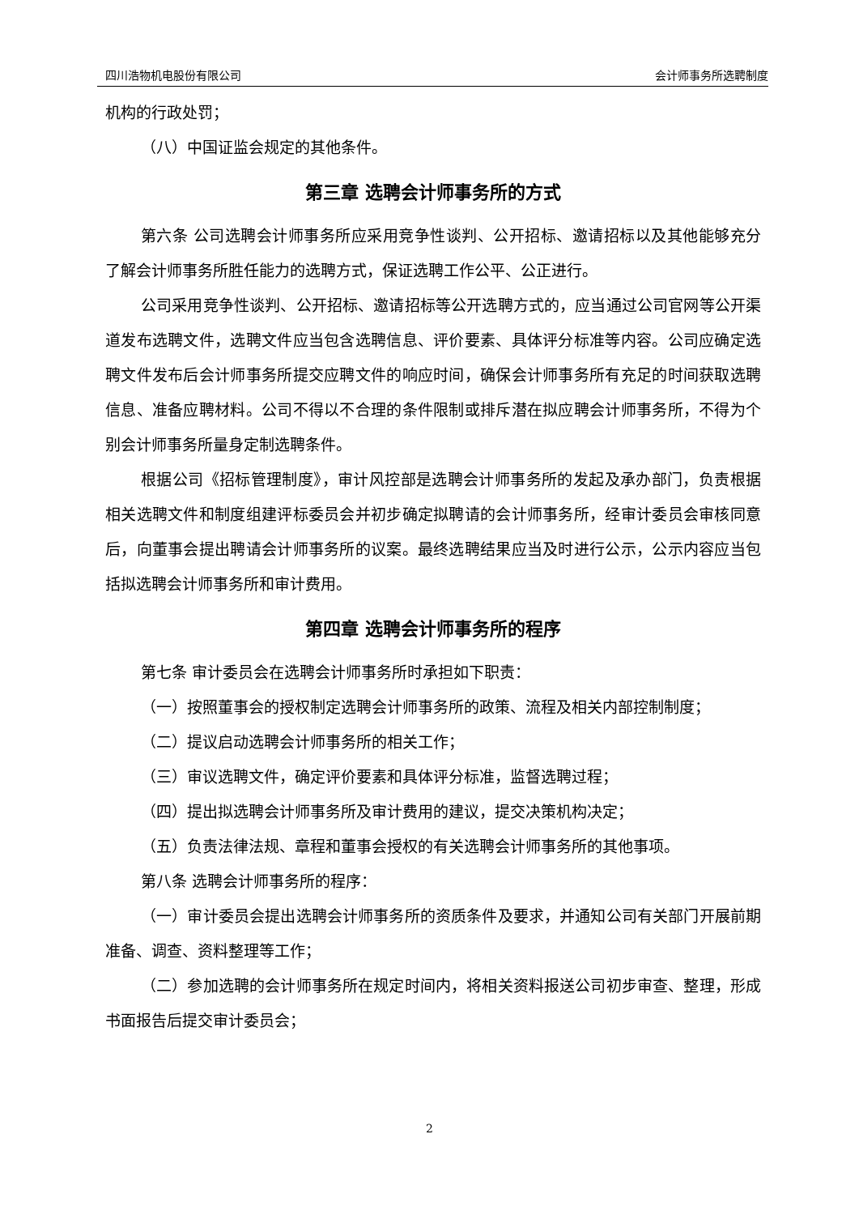四川浩物机电股份有限公司 会计师事务所选聘制度
机构的行政处罚；
（八）中国证监会规定的其他条件。
第三章 选聘会计师事务所的方式
第六条 公司选聘会计师事务所应采用竞争性谈判、公开招标、邀请招标以及其他能够充分了解会计师事务所胜任能力的选聘方式，保证选聘工作公平、公正进行。
公司采用竞争性谈判、公开招标、邀请招标等公开选聘方式的，应当通过公司官网等公开渠道发布选聘文件，选聘文件应当包含选聘信息、评价要素、具体评分标准等内容。公司应确定选聘文件发布后会计师事务所提交应聘文件的响应时间，确保会计师事务所有充足的时间获取选聘信息、准备应聘材料。公司不得以不合理的条件限制或排斥潜在拟应聘会计师事务所，不得为个别会计师事务所量身定制选聘条件。
根据公司《招标管理制度》，审计风控部是选聘会计师事务所的发起及承办部门，负责根据相关选聘文件和制度组建评标委员会并初步确定拟聘请的会计师事务所，经审计委员会审核同意后，向董事会提出聘请会计师事务所的议案。最终选聘结果应当及时进行公示，公示内容应当包括拟选聘会计师事务所和审计费用。
第四章 选聘会计师事务所的程序
第七条 审计委员会在选聘会计师事务所时承担如下职责：
（一）按照董事会的授权制定选聘会计师事务所的政策、流程及相关内部控制制度；
（二）提议启动选聘会计师事务所的相关工作；
（三）审议选聘文件，确定评价要素和具体评分标准，监督选聘过程；
（四）提出拟选聘会计师事务所及审计费用的建议，提交决策机构决定；
（五）负责法律法规、章程和董事会授权的有关选聘会计师事务所的其他事项。
第八条 选聘会计师事务所的程序：
（一）审计委员会提出选聘会计师事务所的资质条件及要求，并通知公司有关部门开展前期准备、调查、资料整理等工作；
（二）参加选聘的会计师事务所在规定时间内，将相关资料报送公司初步审查、整理，形成书面报告后提交审计委员会；
2